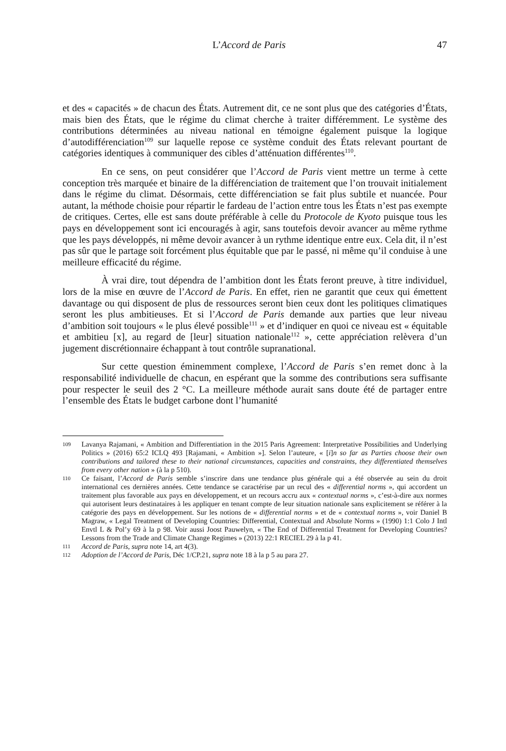L’Accord de Paris 47
et des « capacités » de chacun des États. Autrement dit, ce ne sont plus que des catégories d’États, mais bien des États, que le régime du climat cherche à traiter différemment. Le système des contributions déterminées au niveau national en témoigne également puisque la logique d’autodifférenciation<sup>109</sup> sur laquelle repose ce système conduit des États relevant pourtant de catégories identiques à communiquer des cibles d’atténuation différentes<sup>110</sup>.
En ce sens, on peut considérer que l’Accord de Paris vient mettre un terme à cette conception très marquée et binaire de la différenciation de traitement que l’on trouvait initialement dans le régime du climat. Désormais, cette différenciation se fait plus subtile et nuancée. Pour autant, la méthode choisie pour répartir le fardeau de l’action entre tous les États n’est pas exempte de critiques. Certes, elle est sans doute préférable à celle du Protocole de Kyoto puisque tous les pays en développement sont ici encouragés à agir, sans toutefois devoir avancer au même rythme que les pays développés, ni même devoir avancer à un rythme identique entre eux. Cela dit, il n’est pas sûr que le partage soit forcément plus équitable que par le passé, ni même qu’il conduise à une meilleure efficacité du régime.
À vrai dire, tout dépendra de l’ambition dont les États feront preuve, à titre individuel, lors de la mise en œuvre de l’Accord de Paris. En effet, rien ne garantit que ceux qui émettent davantage ou qui disposent de plus de ressources seront bien ceux dont les politiques climatiques seront les plus ambitieuses. Et si l’Accord de Paris demande aux parties que leur niveau d’ambition soit toujours « le plus élevé possible<sup>111</sup> » et d’indiquer en quoi ce niveau est « équitable et ambitieu [x], au regard de [leur] situation nationale<sup>112</sup> », cette appréciation relèvera d’un jugement discrétionnaire échappant à tout contrôle supranational.
Sur cette question éminemment complexe, l’Accord de Paris s’en remet donc à la responsabilité individuelle de chacun, en espérant que la somme des contributions sera suffisante pour respecter le seuil des 2 °C. La meilleure méthode aurait sans doute été de partager entre l’ensemble des États le budget carbone dont l’humanité
109 Lavanya Rajamani, « Ambition and Differentiation in the 2015 Paris Agreement: Interpretative Possibilities and Underlying Politics » (2016) 65:2 ICLQ 493 [Rajamani, « Ambition »]. Selon l’auteure, « [i]n so far as Parties choose their own contributions and tailored these to their national circumstances, capacities and constraints, they differentiated themselves from every other nation » (à la p 510).
110 Ce faisant, l’Accord de Paris semble s’inscrire dans une tendance plus générale qui a été observée au sein du droit international ces dernières années. Cette tendance se caractérise par un recul des « differential norms », qui accordent un traitement plus favorable aux pays en développement, et un recours accru aux « contextual norms », c’est-à-dire aux normes qui autorisent leurs destinataires à les appliquer en tenant compte de leur situation nationale sans explicitement se référer à la catégorie des pays en développement. Sur les notions de « differential norms » et de « contextual norms », voir Daniel B Magraw, « Legal Treatment of Developing Countries: Differential, Contextual and Absolute Norms » (1990) 1:1 Colo J Intl Envtl L & Pol’y 69 à la p 98. Voir aussi Joost Pauwelyn, « The End of Differential Treatment for Developing Countries? Lessons from the Trade and Climate Change Regimes » (2013) 22:1 RECIEL 29 à la p 41.
111 Accord de Paris, supra note 14, art 4(3).
112 Adoption de l’Accord de Paris, Déc 1/CP.21, supra note 18 à la p 5 au para 27.